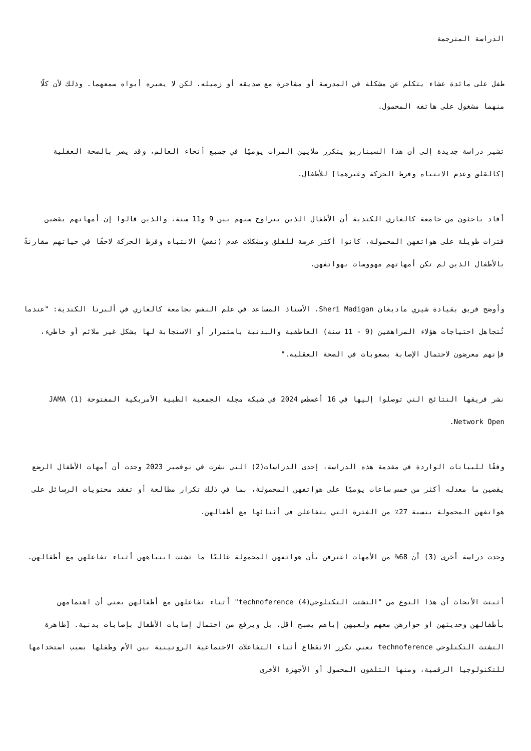الدراسة المترجمة
طفل على مائدة عشاء يتكلم عن مشكلة في المدرسة أو مشاجرة مع صديقه أو زميله، لكن لا يعيره أبواه سمعهما. وذلك لأن كلًا منهما مشغول على هاتفه المحمول.
تشير دراسة جديدة إلى أن هذا السيناريو يتكرر ملايين المرات يوميًا في جميع أنحاء العالم، وقد يضر بالصحة العقلية [كالقلق وعدم الانتباه وفرط الحركة وغيرهما] للأطفال.
أفاد باحثون من جامعة كالغاري الكندية أن الأطفال الذين يتراوح سنهم بين 9 و11 سنة، والذين قالوا إن أمهاتهم يقضين فترات طويلة على هواتفهن المحمولة، كانوا أكثر عرضة للقلق ومشكلات عدم (نقص) الانتباه وفرط الحركة لاحقًا في حياتهم مقارنةً بالأطفال الذين لم تكن أمهاتهم مهووسات بهواتفهن.
وأوضح فريق بقيادة شيري ماديغان Sheri Madigan، الأستاذ المساعد في علم النفس بجامعة كالغاري في ألبرتا الكندية: "عندما تُتجاهل احتياجات هؤلاء المراهقين (9 - 11 سنة) العاطفية والبدنية باستمرار أو الاستجابة لها بشكل غير ملائم أو خاطيء، فإنهم معرضون لاحتمال الإصابة بصعوبات في الصحة العقلية."
نشر فريقها النتائج التي توصلوا إليها في 16 أغسطس 2024 في شبكة مجلة الجمعية الطبية الأمريكية المفتوحة (1) JAMA Network Open.
وفقًا للبيانات الواردة في مقدمة هذه الدراسة، إحدى الدراسات(2) التي نشرت في نوفمبر 2023 وجدت أن أمهات الأطفال الرضع يقضين ما معدله أكثر من خمس ساعات يوميًا على هواتفهن المحمولة، بما في ذلك تكرار مطالعة أو تفقد محتويات الرسائل على هواتفهن المحمولة بنسبة 27٪ من الفترة التي يتفاعلن في أثنائها مع أطفالهن.
وجدت دراسة أخرى (3) أن 68% من الأمهات اعترفن بأن هواتفهن المحمولة غالبًا ما تشتت انتباههن أثناء تفاعلهن مع أطفالهن.
أثبتت الأبحاث أن هذا النوع من "التشتت التكنلوجي(4) technoference" أثناء تفاعلهن مع أطفالهن يعني أن اهتمامهن بأطفالهن وحديثهن او حوارهن معهم ولعبهن إياهم يصبح أقل، بل ويرفع من احتمال إصابات الأطفال بإصابات بدنية. [ظاهرة التشتت التكنلوجي technoference تعني تكرر الانقطاع أثناء التفاعلات الاجتماعية الروتينية بين الأم وطفلها بسبب استخدامها للتكنولوجيا الرقمية، ومنها التلفون المحمول أو الأجهزة الأخرى